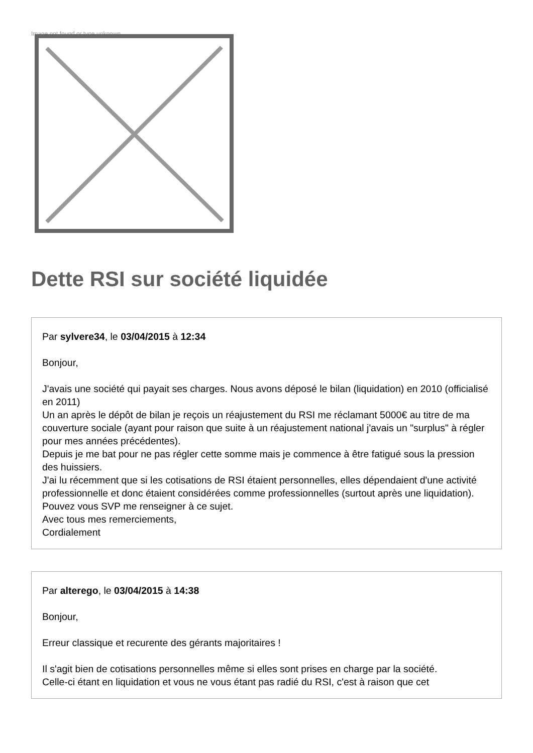Image not found or type unknown
Dette RSI sur société liquidée
Par sylvere34, le 03/04/2015 à 12:34
Bonjour,
J'avais une société qui payait ses charges. Nous avons déposé le bilan (liquidation) en 2010 (officialisé en 2011)
Un an après le dépôt de bilan je reçois un réajustement du RSI me réclamant 5000€ au titre de ma couverture sociale (ayant pour raison que suite à un réajustement national j'avais un "surplus" à régler pour mes années précédentes).
Depuis je me bat pour ne pas régler cette somme mais je commence à être fatigué sous la pression des huissiers.
J'ai lu récemment que si les cotisations de RSI étaient personnelles, elles dépendaient d'une activité professionnelle et donc étaient considérées comme professionnelles (surtout après une liquidation).
Pouvez vous SVP me renseigner à ce sujet.
Avec tous mes remerciements,
Cordialement
Par alterego, le 03/04/2015 à 14:38
Bonjour,
Erreur classique et recurente des gérants majoritaires !
Il s'agit bien de cotisations personnelles même si elles sont prises en charge par la société.
Celle-ci étant en liquidation et vous ne vous étant pas radié du RSI, c'est à raison que cet